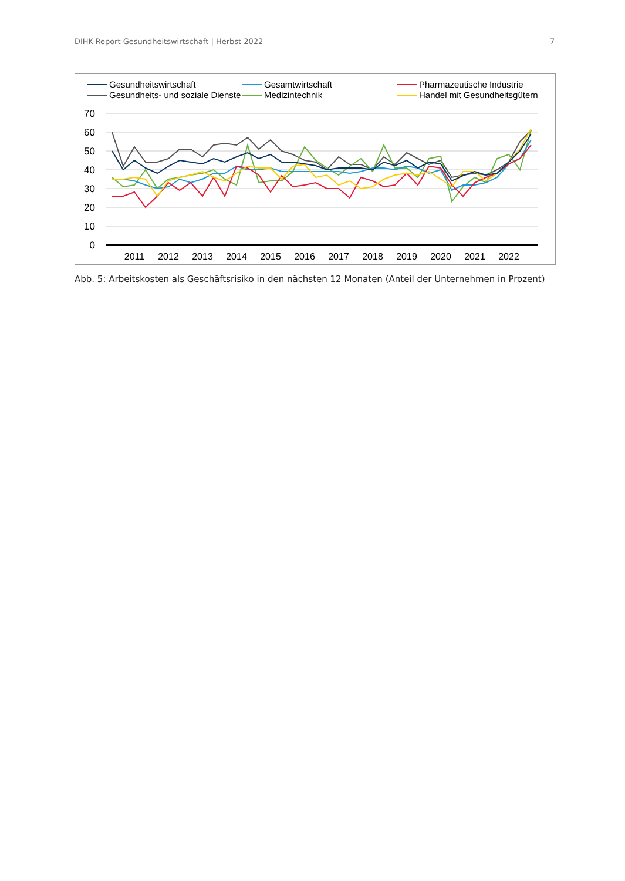DIHK-Report Gesundheitswirtschaft | Herbst 2022 7
Gesundheitswirtschaft
Gesundheits- und soziale Dienste
Gesamtwirtschaft
Medizintechnik
Pharmazeutische Industrie
Handel mit Gesundheitsgütern
70
60
50
40
30
20
10
0
2011
2012
2013
2014
2015
2016
2017
2018
2019
2020
2021
2022
Abb. 5: Arbeitskosten als Geschäftsrisiko in den nächsten 12 Monaten (Anteil der Unternehmen in Prozent)